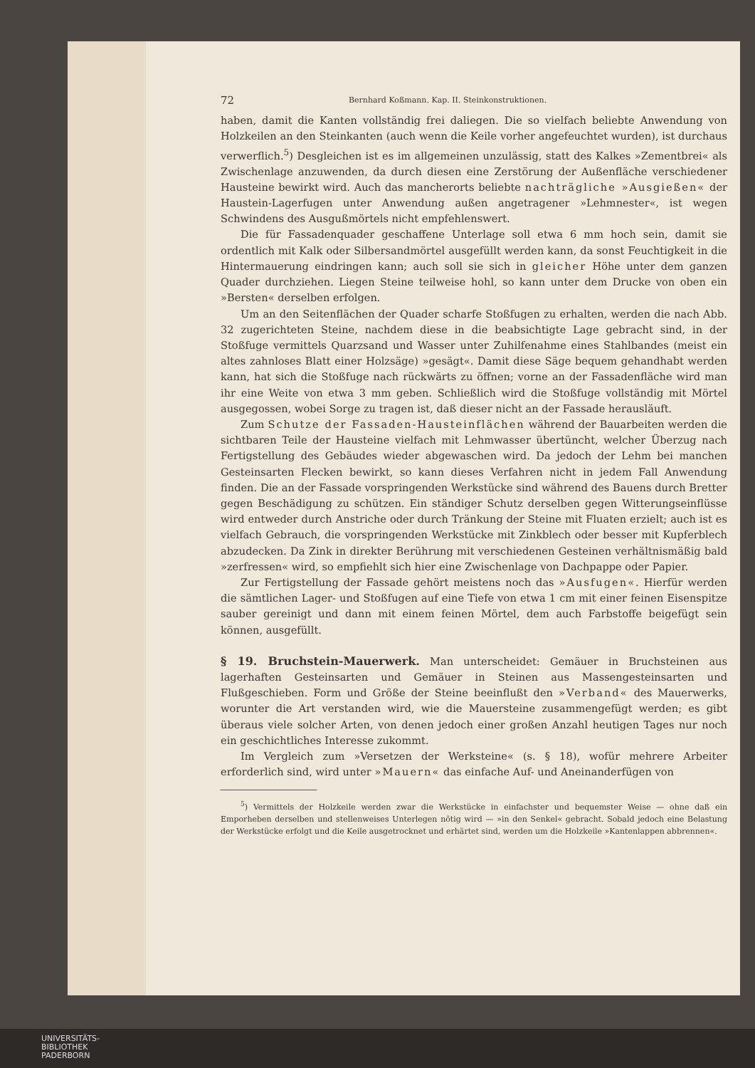72 Bernhard Koßmann. Kap. II. Steinkonstruktionen.
haben, damit die Kanten vollständig frei daliegen. Die so vielfach beliebte Anwendung von Holzkeilen an den Steinkanten (auch wenn die Keile vorher angefeuchtet wurden), ist durchaus verwerflich.<sup>5</sup>) Desgleichen ist es im allgemeinen unzulässig, statt des Kalkes »Zementbrei« als Zwischenlage anzuwenden, da durch diesen eine Zerstörung der Außenfläche verschiedener Hausteine bewirkt wird. Auch das mancherorts beliebte nachträgliche »Ausgießen« der Haustein-Lagerfugen unter Anwendung außen angetragener »Lehmnester«, ist wegen Schwindens des Ausgußmörtels nicht empfehlenswert.
Die für Fassadenquader geschaffene Unterlage soll etwa 6 mm hoch sein, damit sie ordentlich mit Kalk oder Silbersandmörtel ausgefüllt werden kann, da sonst Feuchtigkeit in die Hintermauerung eindringen kann; auch soll sie sich in gleicher Höhe unter dem ganzen Quader durchziehen. Liegen Steine teilweise hohl, so kann unter dem Drucke von oben ein »Bersten« derselben erfolgen.
Um an den Seitenflächen der Quader scharfe Stoßfugen zu erhalten, werden die nach Abb. 32 zugerichteten Steine, nachdem diese in die beabsichtigte Lage gebracht sind, in der Stoßfuge vermittels Quarzsand und Wasser unter Zuhilfenahme eines Stahlbandes (meist ein altes zahnloses Blatt einer Holzsäge) »gesägt«. Damit diese Säge bequem gehandhabt werden kann, hat sich die Stoßfuge nach rückwärts zu öffnen; vorne an der Fassadenfläche wird man ihr eine Weite von etwa 3 mm geben. Schließlich wird die Stoßfuge vollständig mit Mörtel ausgegossen, wobei Sorge zu tragen ist, daß dieser nicht an der Fassade herausläuft.
Zum Schutze der Fassaden-Hausteinflächen während der Bauarbeiten werden die sichtbaren Teile der Hausteine vielfach mit Lehmwasser übertüncht, welcher Überzug nach Fertigstellung des Gebäudes wieder abgewaschen wird. Da jedoch der Lehm bei manchen Gesteinsarten Flecken bewirkt, so kann dieses Verfahren nicht in jedem Fall Anwendung finden. Die an der Fassade vorspringenden Werkstücke sind während des Bauens durch Bretter gegen Beschädigung zu schützen. Ein ständiger Schutz derselben gegen Witterungseinflüsse wird entweder durch Anstriche oder durch Tränkung der Steine mit Fluaten erzielt; auch ist es vielfach Gebrauch, die vorspringenden Werkstücke mit Zinkblech oder besser mit Kupferblech abzudecken. Da Zink in direkter Berührung mit verschiedenen Gesteinen verhältnismäßig bald »zerfressen« wird, so empfiehlt sich hier eine Zwischenlage von Dachpappe oder Papier.
Zur Fertigstellung der Fassade gehört meistens noch das »Ausfugen«. Hierfür werden die sämtlichen Lager- und Stoßfugen auf eine Tiefe von etwa 1 cm mit einer feinen Eisenspitze sauber gereinigt und dann mit einem feinen Mörtel, dem auch Farbstoffe beigefügt sein können, ausgefüllt.
§ 19. Bruchstein-Mauerwerk.
Man unterscheidet: Gemäuer in Bruchsteinen aus lagerhaften Gesteinsarten und Gemäuer in Steinen aus Massengesteinsarten und Flußgeschieben. Form und Größe der Steine beeinflußt den »Verband« des Mauerwerks, worunter die Art verstanden wird, wie die Mauersteine zusammengefügt werden; es gibt überaus viele solcher Arten, von denen jedoch einer großen Anzahl heutigen Tages nur noch ein geschichtliches Interesse zukommt.
Im Vergleich zum »Versetzen der Werksteine« (s. § 18), wofür mehrere Arbeiter erforderlich sind, wird unter »Mauern« das einfache Auf- und Aneinanderfügen von
<sup>5</sup>) Vermittels der Holzkeile werden zwar die Werkstücke in einfachster und bequemster Weise — ohne daß ein Emporheben derselben und stellenweises Unterlegen nötig wird — »in den Senkel« gebracht. Sobald jedoch eine Belastung der Werkstücke erfolgt und die Keile ausgetrocknet und erhärtet sind, werden um die Holzkeile »Kantenlappen abbrennen«.
UNIVERSITÄTS-
BIBLIOTHEK
PADERBORN